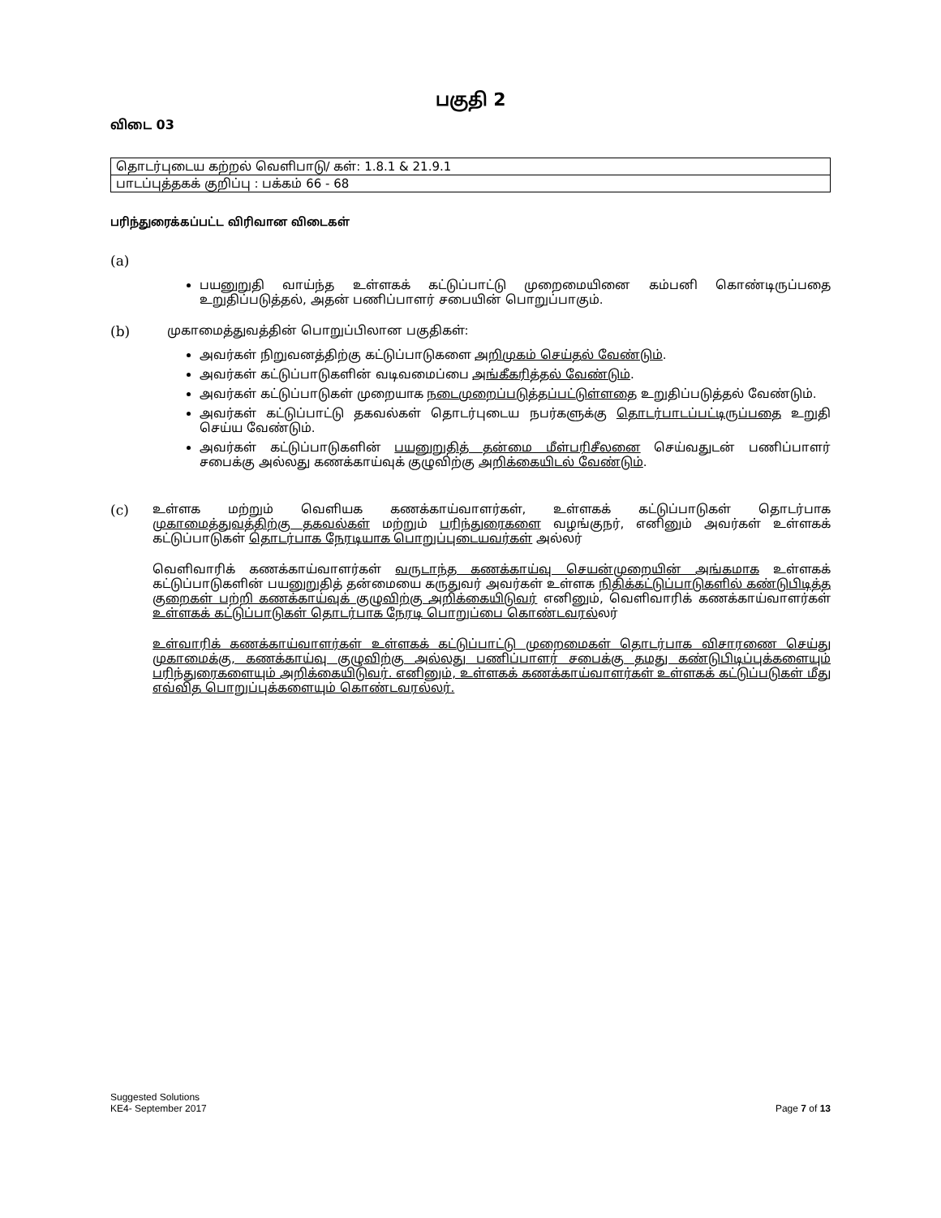பகுதி 2
விடை 03
| தொடர்புடைய கற்றல் வெளிபாடு/ கள்: 1.8.1 & 21.9.1 |
| பாடப்புத்தகக் குறிப்பு : பக்கம் 66 - 68 |
பரிந்துரைக்கப்பட்ட விரிவான விடைகள்
(a)
பயனுறுதி வாய்ந்த உள்ளகக் கட்டுப்பாட்டு முறைமையினை கம்பனி கொண்டிருப்பதை உறுதிப்படுத்தல், அதன் பணிப்பாளர் சபையின் பொறுப்பாகும்.
(b) முகாமைத்துவத்தின் பொறுப்பிலான பகுதிகள்:
அவர்கள் நிறுவனத்திற்கு கட்டுப்பாடுகளை அறிமுகம் செய்தல் வேண்டும்.
அவர்கள் கட்டுப்பாடுகளின் வடிவமைப்பை அங்கீகரித்தல் வேண்டும்.
அவர்கள் கட்டுப்பாடுகள் முறையாக நடைமுறைப்படுத்தப்பட்டுள்ளதை உறுதிப்படுத்தல் வேண்டும்.
அவர்கள் கட்டுப்பாட்டு தகவல்கள் தொடர்புடைய நபர்களுக்கு தொடர்பாடப்பட்டிருப்பதை உறுதி செய்ய வேண்டும்.
அவர்கள் கட்டுப்பாடுகளின் பயனுறுதித் தன்மை மீள்பரிசீலனை செய்வதுடன் பணிப்பாளர் சபைக்கு அல்லது கணக்காய்வுக் குழுவிற்கு அறிக்கையிடல் வேண்டும்.
(c) உள்ளக மற்றும் வெளியக கணக்காய்வாளர்கள், உள்ளகக் கட்டுப்பாடுகள் தொடர்பாக முகாமைத்துவத்திற்கு தகவல்கள் மற்றும் பரிந்துரைகளை வழங்குநர், எனினும் அவர்கள் உள்ளகக் கட்டுப்பாடுகள் தொடர்பாக நேரடியாக பொறுப்புடையவர்கள் அல்லர்
வெளிவாரிக் கணக்காய்வாளர்கள் வருடாந்த கணக்காய்வு செயன்முறையின் அங்கமாக உள்ளகக் கட்டுப்பாடுகளின் பயனுறுதித் தன்மையை கருதுவர் அவர்கள் உள்ளக நிதிக்கட்டுப்பாடுகளில் கண்டுபிடித்த குறைகள் பற்றி கணக்காய்வுக் குழுவிற்கு அறிக்கையிடுவர் எனினும், வெளிவாரிக் கணக்காய்வாளர்கள் உள்ளகக் கட்டுப்பாடுகள் தொடர்பாக நேரடி பொறுப்பை கொண்டவரல்லர்
உள்வாரிக் கணக்காய்வாளர்கள் உள்ளகக் கட்டுப்பாட்டு முறைமைகள் தொடர்பாக விசாரணை செய்து முகாமைக்கு, கணக்காய்வு குழுவிற்கு அல்லது பணிப்பாளர் சபைக்கு தமது கண்டுபிடிப்புக்களையும் பரிந்துரைகளையும் அறிக்கையிடுவர். எனினும், உள்ளகக் கணக்காய்வாளர்கள் உள்ளகக் கட்டுப்படுகள் மீது எவ்வித பொறுப்புக்களையும் கொண்டவரல்லர்.
Suggested Solutions
KE4- September 2017
Page 7 of 13